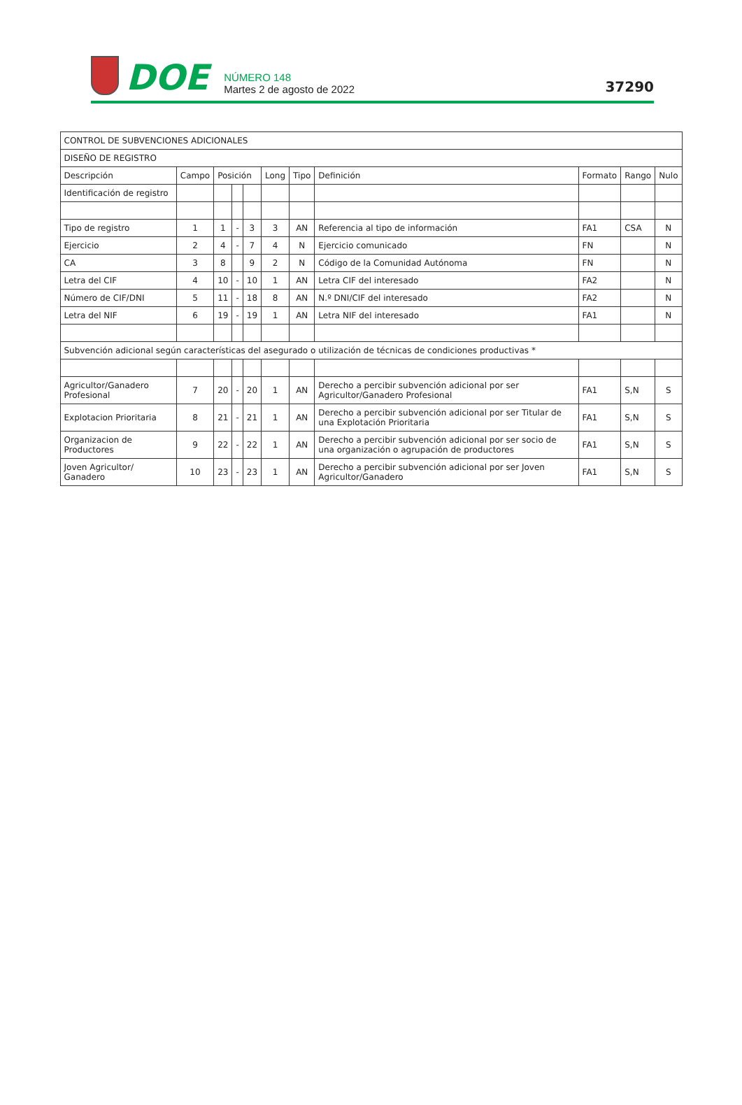DOE
NÚMERO 148
Martes 2 de agosto de 2022
37290
| CONTROL DE SUBVENCIONES ADICIONALES | | | | | | | | | | |
| DISEÑO DE REGISTRO | | | | | | | | | | |
| Descripción | Campo | Posición | | | Long | Tipo | Definición | Formato | Rango | Nulo |
| Identificación de registro | | | | | | | | | | |
| Tipo de registro | 1 | 1 | - | 3 | 3 | AN | Referencia al tipo de información | FA1 | CSA | N |
| Ejercicio | 2 | 4 | - | 7 | 4 | N | Ejercicio comunicado | FN | | N |
| CA | 3 | 8 | | 9 | 2 | N | Código de la Comunidad Autónoma | FN | | N |
| Letra del CIF | 4 | 10 | - | 10 | 1 | AN | Letra CIF del interesado | FA2 | | N |
| Número de CIF/DNI | 5 | 11 | - | 18 | 8 | AN | N.º DNI/CIF del interesado | FA2 | | N |
| Letra del NIF | 6 | 19 | - | 19 | 1 | AN | Letra NIF del interesado | FA1 | | N |
| Subvención adicional según características del asegurado o utilización de técnicas de condiciones productivas * | | | | | | | | | | |
| Agricultor/Ganadero Profesional | 7 | 20 | - | 20 | 1 | AN | Derecho a percibir subvención adicional por ser Agricultor/Ganadero Profesional | FA1 | S,N | S |
| Explotacion Prioritaria | 8 | 21 | - | 21 | 1 | AN | Derecho a percibir subvención adicional por ser Titular de una Explotación Prioritaria | FA1 | S,N | S |
| Organizacion de Productores | 9 | 22 | - | 22 | 1 | AN | Derecho a percibir subvención adicional por ser socio de una organización o agrupación de productores | FA1 | S,N | S |
| Joven Agricultor/ Ganadero | 10 | 23 | - | 23 | 1 | AN | Derecho a percibir subvención adicional por ser Joven Agricultor/Ganadero | FA1 | S,N | S |